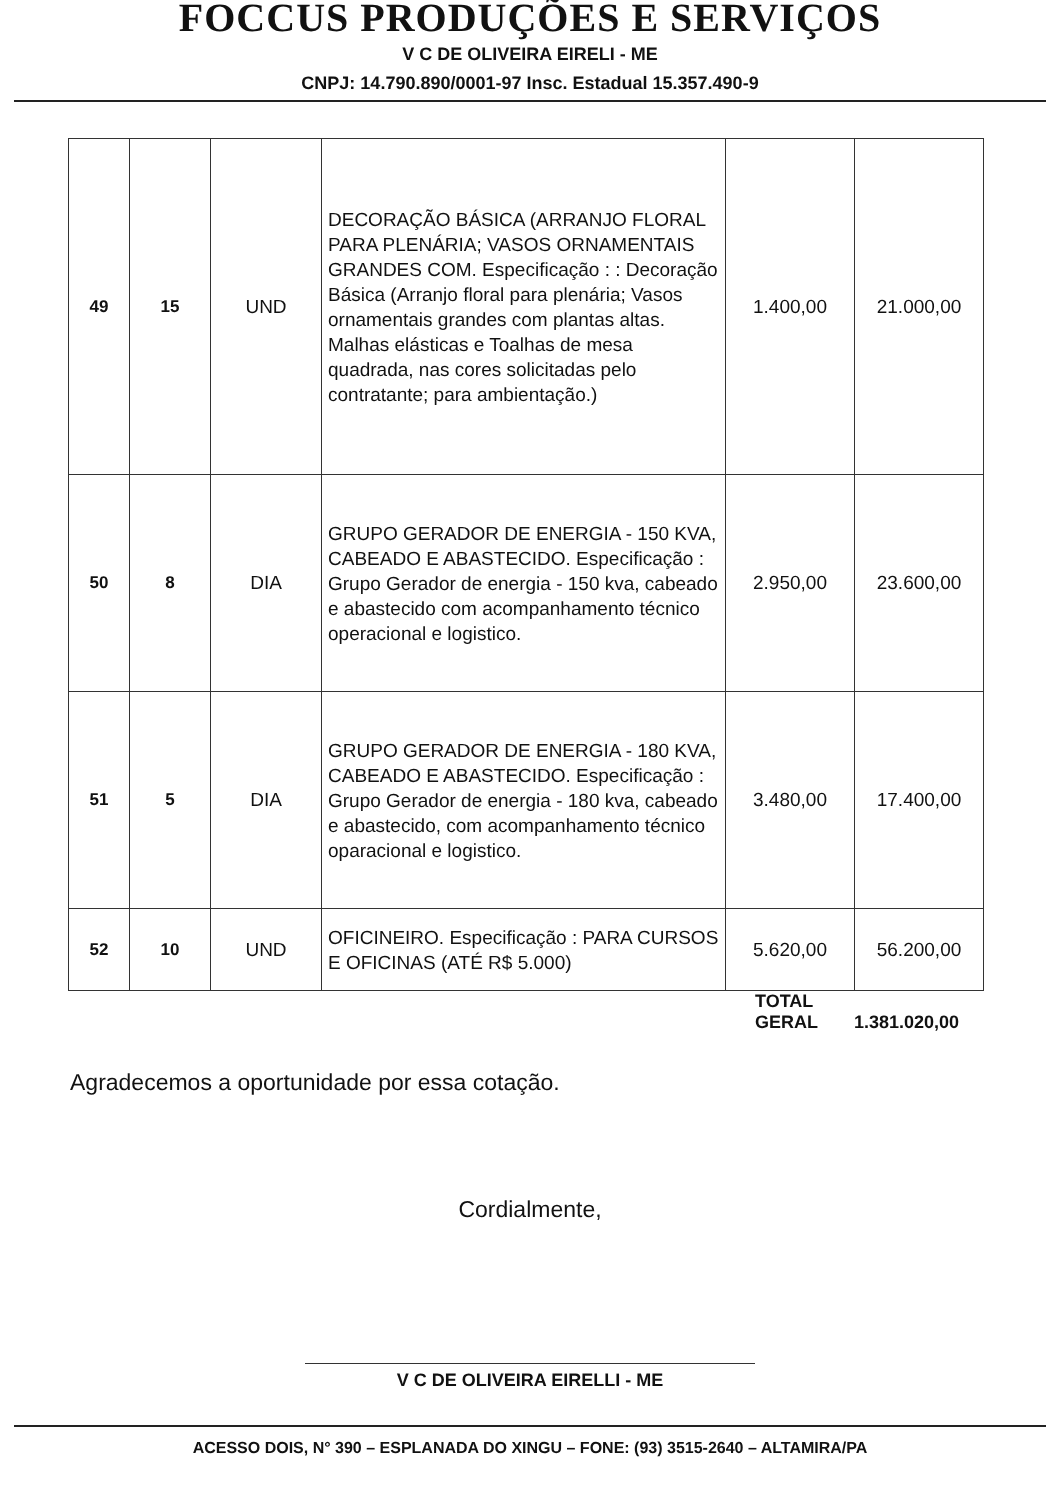FOCCUS PRODUÇÕES E SERVIÇOS
V C DE OLIVEIRA EIRELI - ME
CNPJ: 14.790.890/0001-97 Insc. Estadual 15.357.490-9
| 49 | 15 | UND | DECORAÇÃO BÁSICA (ARRANJO FLORAL PARA PLENÁRIA; VASOS ORNAMENTAIS GRANDES COM. Especificação : : Decoração Básica (Arranjo floral para plenária; Vasos ornamentais grandes com plantas altas. Malhas elásticas e Toalhas de mesa quadrada, nas cores solicitadas pelo contratante; para ambientação.) | 1.400,00 | 21.000,00 |
| 50 | 8 | DIA | GRUPO GERADOR DE ENERGIA - 150 KVA, CABEADO E ABASTECIDO. Especificação : Grupo Gerador de energia - 150 kva, cabeado e abastecido com acompanhamento técnico operacional e logistico. | 2.950,00 | 23.600,00 |
| 51 | 5 | DIA | GRUPO GERADOR DE ENERGIA - 180 KVA, CABEADO E ABASTECIDO. Especificação : Grupo Gerador de energia - 180 kva, cabeado e abastecido, com acompanhamento técnico oparacional e logistico. | 3.480,00 | 17.400,00 |
| 52 | 10 | UND | OFICINEIRO. Especificação : PARA CURSOS E OFICINAS (ATÉ R$ 5.000) | 5.620,00 | 56.200,00 |
TOTAL
GERAL 1.381.020,00
Agradecemos a oportunidade por essa cotação.
Cordialmente,
V C DE OLIVEIRA EIRELLI - ME
ACESSO DOIS, N° 390 – ESPLANADA DO XINGU – FONE: (93) 3515-2640 – ALTAMIRA/PA